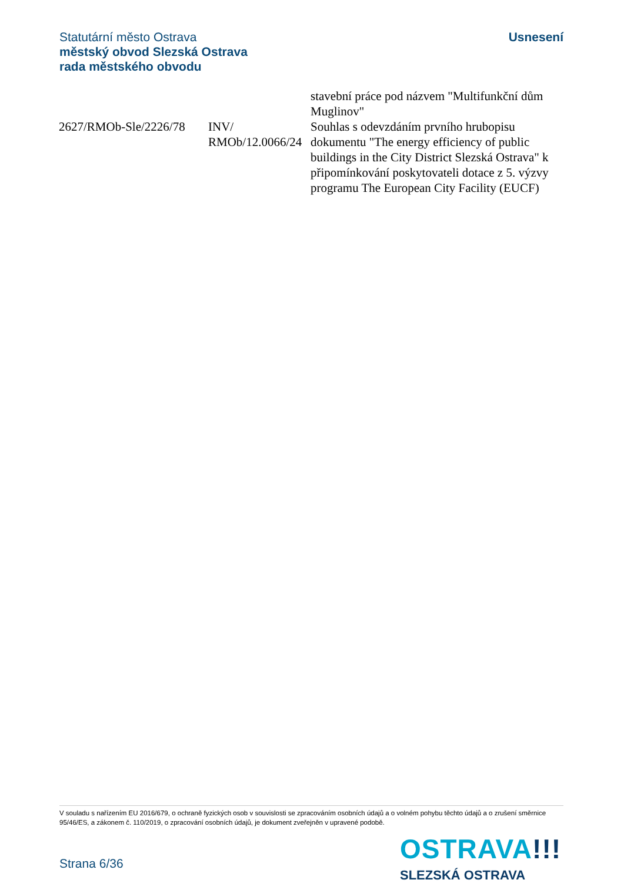Statutární město Ostrava
městský obvod Slezská Ostrava
rada městského obvodu
Usnesení
| | | stavební práce pod názvem "Multifunkční dům Muglinov" |
| 2627/RMOb-Sle/2226/78 | INV/ RMOb/12.0066/24 | Souhlas s odevzdáním prvního hrubopisu dokumentu "The energy efficiency of public buildings in the City District Slezská Ostrava" k připomínkování poskytovateli dotace z 5. výzvy programu The European City Facility (EUCF) |
V souladu s nařízením EU 2016/679, o ochraně fyzických osob v souvislosti se zpracováním osobních údajů a o volném pohybu těchto údajů a o zrušení směrnice 95/46/ES, a zákonem č. 110/2019, o zpracování osobních údajů, je dokument zveřejněn v upravené podobě.
Strana 6/36
OSTRAVA!!!
SLEZSKÁ OSTRAVA